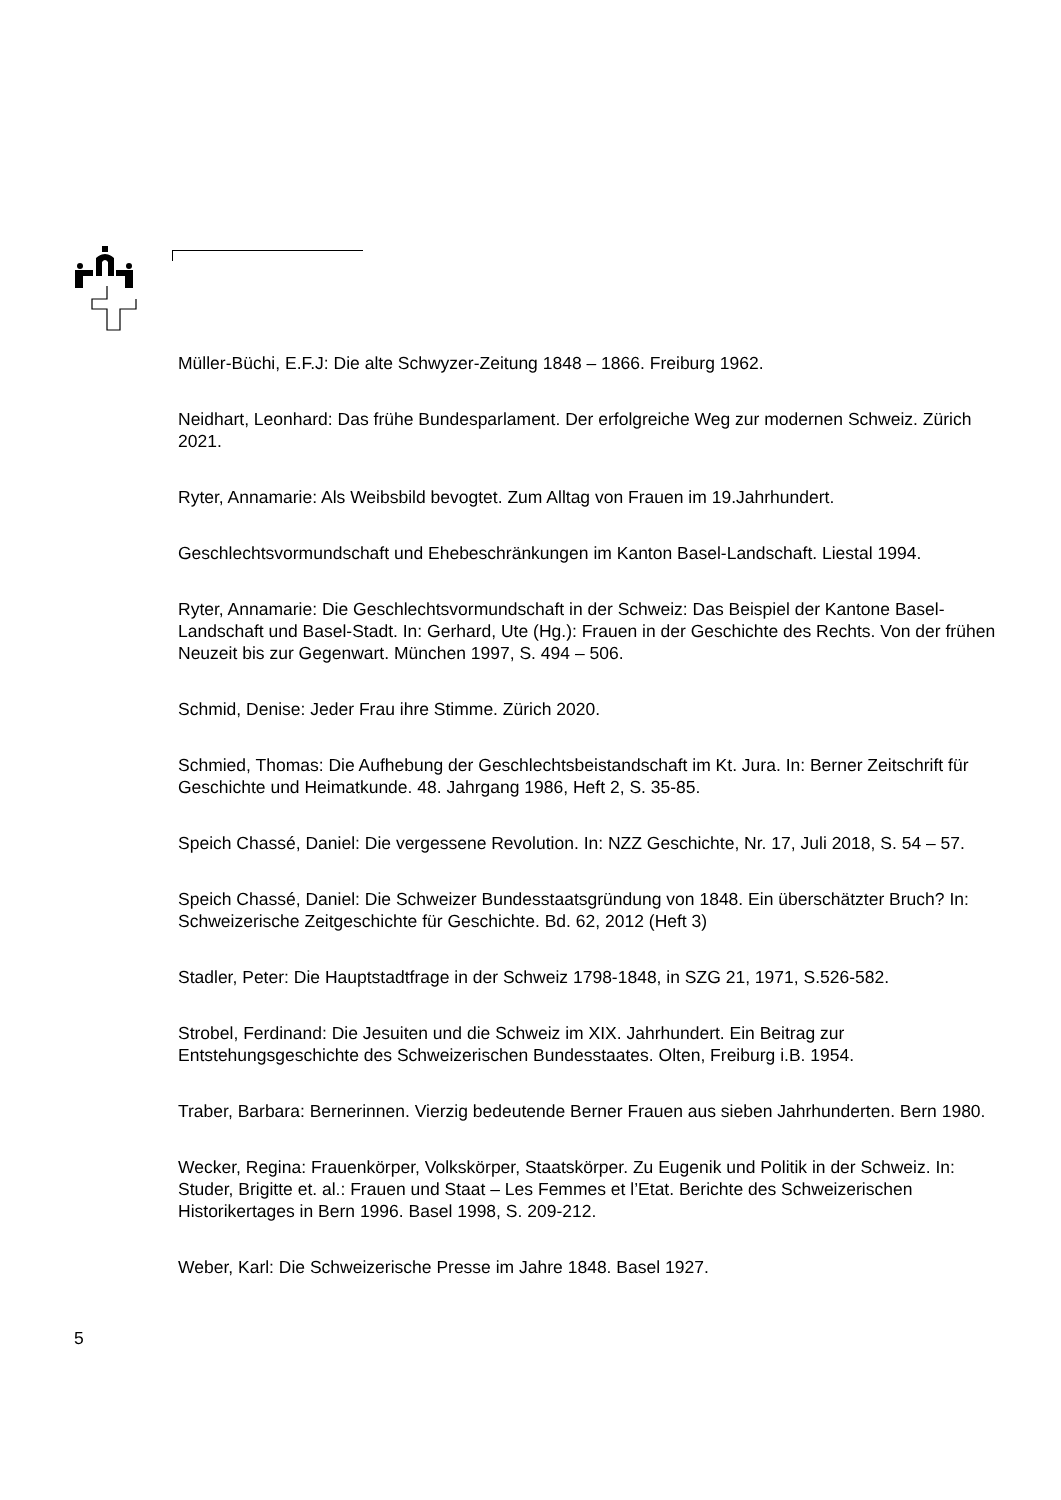Müller-Büchi, E.F.J: Die alte Schwyzer-Zeitung 1848 – 1866. Freiburg 1962.
Neidhart, Leonhard: Das frühe Bundesparlament. Der erfolgreiche Weg zur modernen Schweiz. Zürich 2021.
Ryter, Annamarie: Als Weibsbild bevogtet. Zum Alltag von Frauen im 19.Jahrhundert.
Geschlechtsvormundschaft und Ehebeschränkungen im Kanton Basel-Landschaft. Liestal 1994.
Ryter, Annamarie: Die Geschlechtsvormundschaft in der Schweiz: Das Beispiel der Kantone Basel-Landschaft und Basel-Stadt. In: Gerhard, Ute (Hg.): Frauen in der Geschichte des Rechts. Von der frühen Neuzeit bis zur Gegenwart. München 1997, S. 494 – 506.
Schmid, Denise: Jeder Frau ihre Stimme. Zürich 2020.
Schmied, Thomas: Die Aufhebung der Geschlechtsbeistandschaft im Kt. Jura. In: Berner Zeitschrift für Geschichte und Heimatkunde. 48. Jahrgang 1986, Heft 2, S. 35-85.
Speich Chassé, Daniel: Die vergessene Revolution. In: NZZ Geschichte, Nr. 17, Juli 2018, S. 54 – 57.
Speich Chassé, Daniel: Die Schweizer Bundesstaatsgründung von 1848. Ein überschätzter Bruch? In: Schweizerische Zeitgeschichte für Geschichte. Bd. 62, 2012 (Heft 3)
Stadler, Peter: Die Hauptstadtfrage in der Schweiz 1798-1848, in SZG 21, 1971, S.526-582.
Strobel, Ferdinand: Die Jesuiten und die Schweiz im XIX. Jahrhundert. Ein Beitrag zur Entstehungsgeschichte des Schweizerischen Bundesstaates. Olten, Freiburg i.B. 1954.
Traber, Barbara: Bernerinnen. Vierzig bedeutende Berner Frauen aus sieben Jahrhunderten. Bern 1980.
Wecker, Regina: Frauenkörper, Volkskörper, Staatskörper. Zu Eugenik und Politik in der Schweiz. In: Studer, Brigitte et. al.: Frauen und Staat – Les Femmes et l’Etat. Berichte des Schweizerischen Historikertages in Bern 1996. Basel 1998, S. 209-212.
Weber, Karl: Die Schweizerische Presse im Jahre 1848. Basel 1927.
5